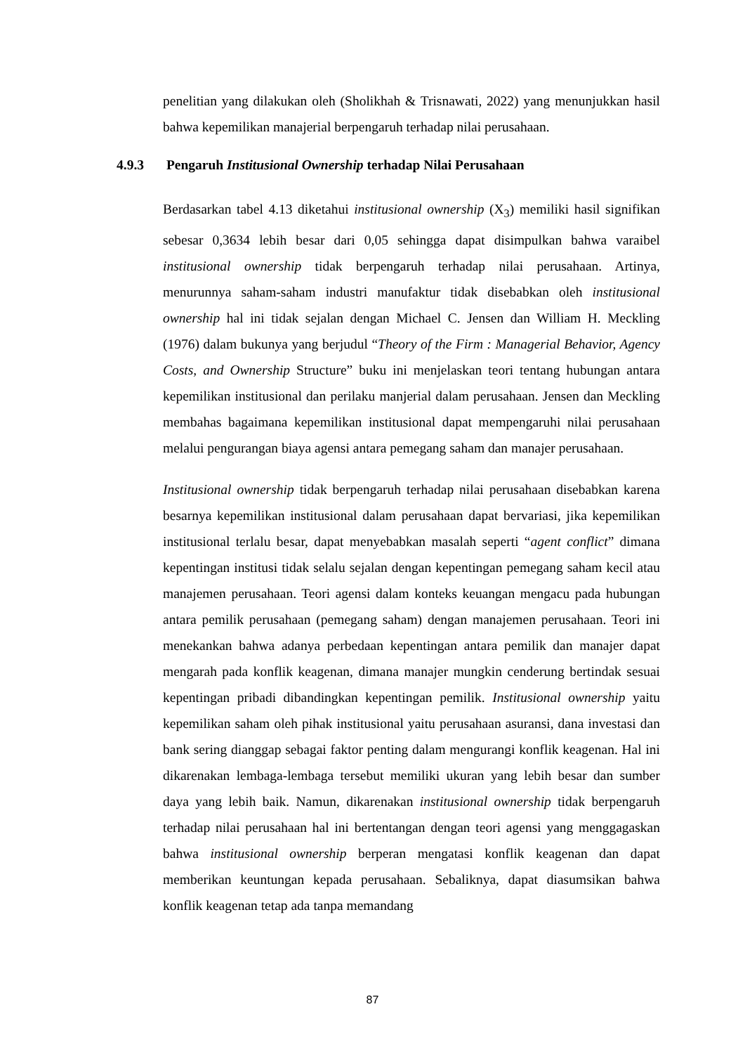penelitian yang dilakukan oleh (Sholikhah & Trisnawati, 2022) yang menunjukkan hasil bahwa kepemilikan manajerial berpengaruh terhadap nilai perusahaan.
Berdasarkan tabel 4.13 diketahui institusional ownership (X<sub>3</sub>) memiliki hasil signifikan sebesar 0,3634 lebih besar dari 0,05 sehingga dapat disimpulkan bahwa varaibel institusional ownership tidak berpengaruh terhadap nilai perusahaan. Artinya, menurunnya saham-saham industri manufaktur tidak disebabkan oleh institusional ownership hal ini tidak sejalan dengan Michael C. Jensen dan William H. Meckling (1976) dalam bukunya yang berjudul “Theory of the Firm : Managerial Behavior, Agency Costs, and Ownership Structure” buku ini menjelaskan teori tentang hubungan antara kepemilikan institusional dan perilaku manjerial dalam perusahaan. Jensen dan Meckling membahas bagaimana kepemilikan institusional dapat mempengaruhi nilai perusahaan melalui pengurangan biaya agensi antara pemegang saham dan manajer perusahaan.
Institusional ownership tidak berpengaruh terhadap nilai perusahaan disebabkan karena besarnya kepemilikan institusional dalam perusahaan dapat bervariasi, jika kepemilikan institusional terlalu besar, dapat menyebabkan masalah seperti “agent conflict” dimana kepentingan institusi tidak selalu sejalan dengan kepentingan pemegang saham kecil atau manajemen perusahaan. Teori agensi dalam konteks keuangan mengacu pada hubungan antara pemilik perusahaan (pemegang saham) dengan manajemen perusahaan. Teori ini menekankan bahwa adanya perbedaan kepentingan antara pemilik dan manajer dapat mengarah pada konflik keagenan, dimana manajer mungkin cenderung bertindak sesuai kepentingan pribadi dibandingkan kepentingan pemilik. Institusional ownership yaitu kepemilikan saham oleh pihak institusional yaitu perusahaan asuransi, dana investasi dan bank sering dianggap sebagai faktor penting dalam mengurangi konflik keagenan. Hal ini dikarenakan lembaga-lembaga tersebut memiliki ukuran yang lebih besar dan sumber daya yang lebih baik. Namun, dikarenakan institusional ownership tidak berpengaruh terhadap nilai perusahaan hal ini bertentangan dengan teori agensi yang menggagaskan bahwa institusional ownership berperan mengatasi konflik keagenan dan dapat memberikan keuntungan kepada perusahaan. Sebaliknya, dapat diasumsikan bahwa konflik keagenan tetap ada tanpa memandang
4.9.3 Pengaruh Institusional Ownership terhadap Nilai Perusahaan
87